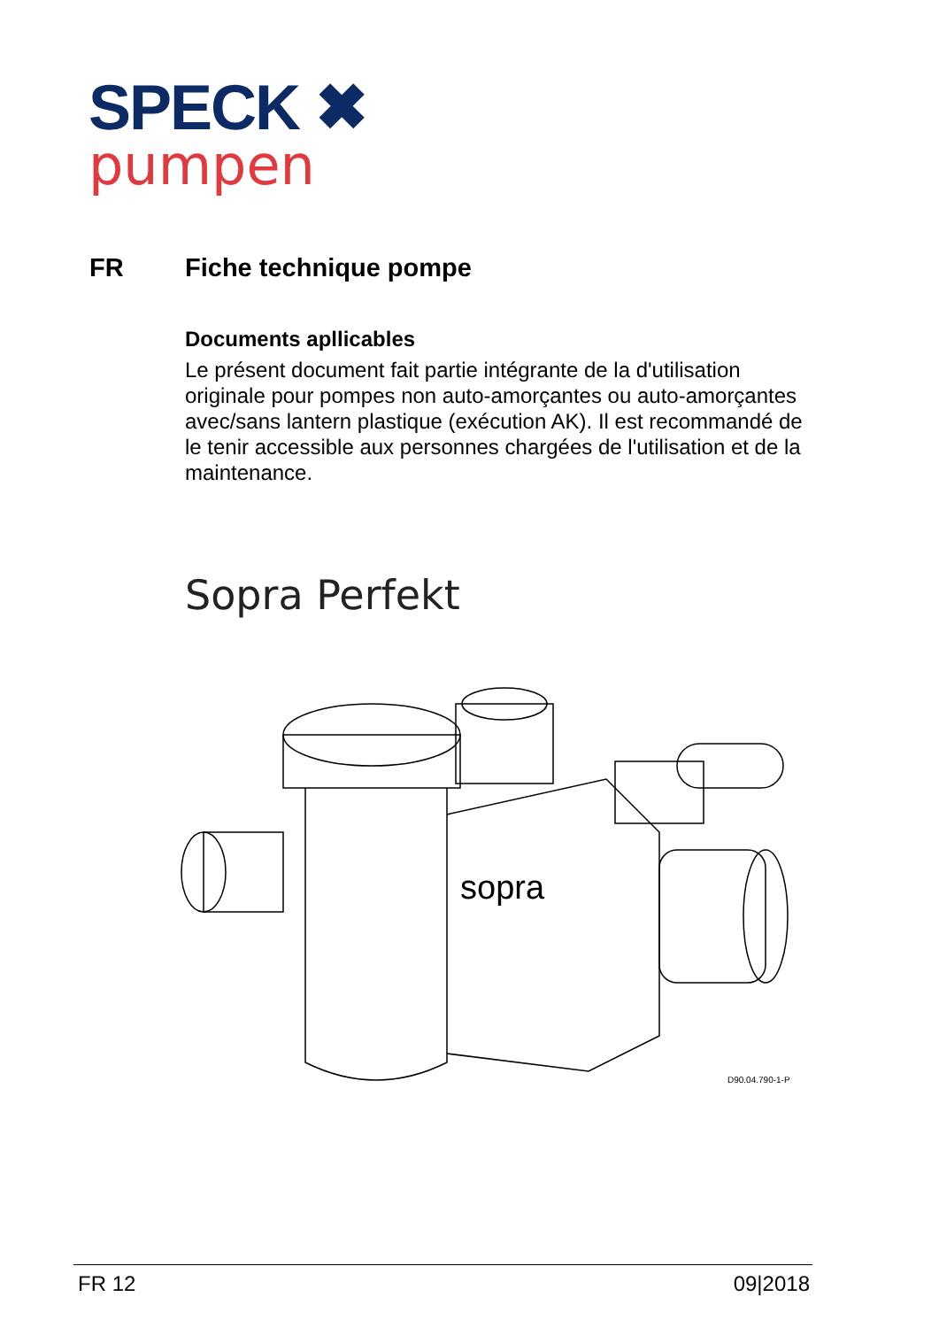SPECK ✖
pumpen
FR Fiche technique pompe
Documents apllicables
Le présent document fait partie intégrante de la d'utilisation originale pour pompes non auto-amorçantes ou auto-amorçantes avec/sans lantern plastique (exécution AK). Il est recommandé de le tenir accessible aux personnes chargées de l'utilisation et de la maintenance.
Sopra Perfekt
sopra
D90.04.790-1-P
FR 12 09|2018